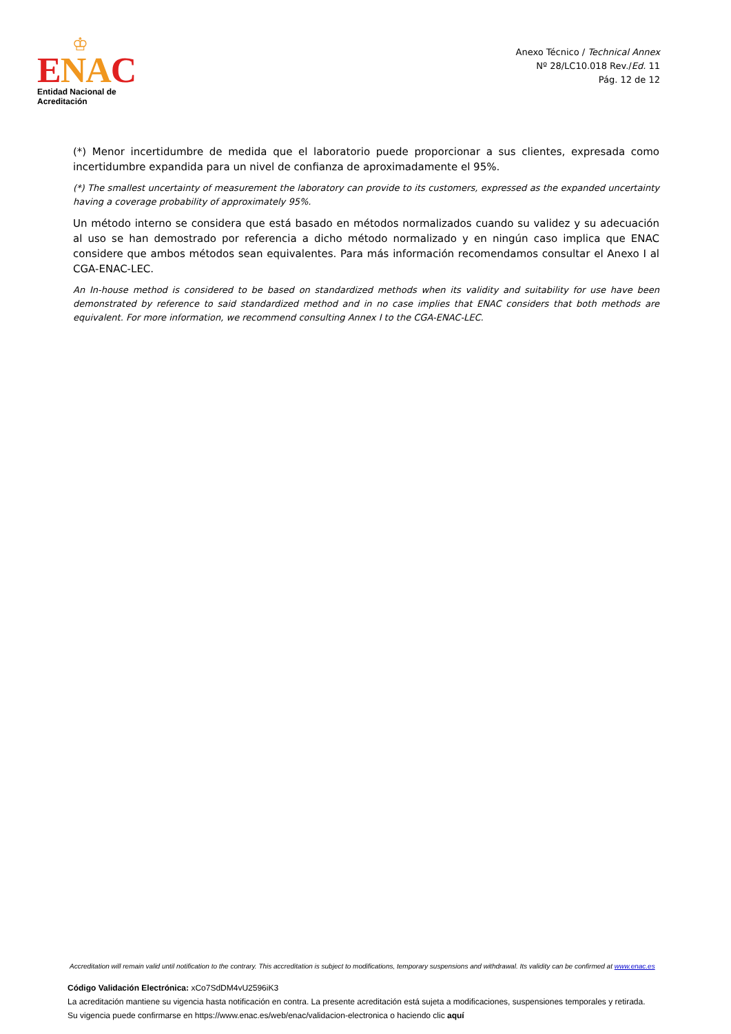♔
ENA C
Entidad Nacional de Acreditación
Anexo Técnico / Technical Annex
Nº 28/LC10.018 Rev./Ed. 11
Pág. 12 de 12
(*) Menor incertidumbre de medida que el laboratorio puede proporcionar a sus clientes, expresada como incertidumbre expandida para un nivel de confianza de aproximadamente el 95%.
(*) The smallest uncertainty of measurement the laboratory can provide to its customers, expressed as the expanded uncertainty having a coverage probability of approximately 95%.
Un método interno se considera que está basado en métodos normalizados cuando su validez y su adecuación al uso se han demostrado por referencia a dicho método normalizado y en ningún caso implica que ENAC considere que ambos métodos sean equivalentes. Para más información recomendamos consultar el Anexo I al CGA-ENAC-LEC.
An In-house method is considered to be based on standardized methods when its validity and suitability for use have been demonstrated by reference to said standardized method and in no case implies that ENAC considers that both methods are equivalent. For more information, we recommend consulting Annex I to the CGA-ENAC-LEC.
Accreditation will remain valid until notification to the contrary. This accreditation is subject to modifications, temporary suspensions and withdrawal. Its validity can be confirmed at www.enac.es
Código Validación Electrónica: xCo7SdDM4vU2596iK3
La acreditación mantiene su vigencia hasta notificación en contra. La presente acreditación está sujeta a modificaciones, suspensiones temporales y retirada.
Su vigencia puede confirmarse en https://www.enac.es/web/enac/validacion-electronica o haciendo clic aquí